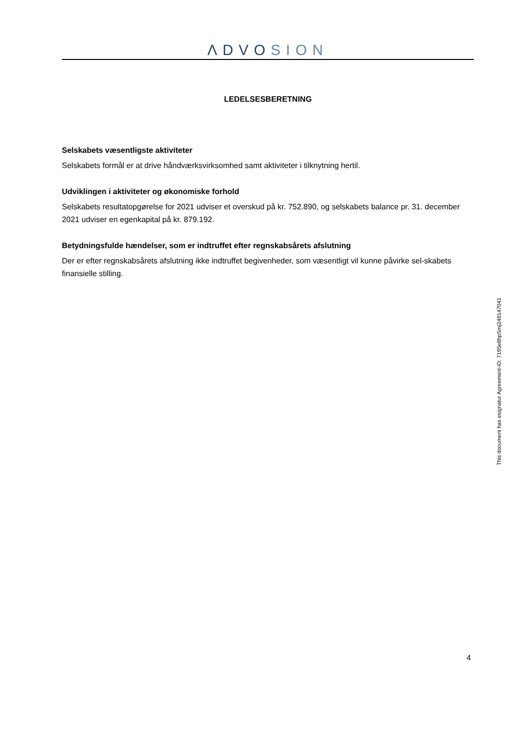ΛDVOSION
LEDELSESBERETNING
Selskabets væsentligste aktiviteter
Selskabets formål er at drive håndværksvirksomhed samt aktiviteter i tilknytning hertil.
Udviklingen i aktiviteter og økonomiske forhold
Selskabets resultatopgørelse for 2021 udviser et overskud på kr. 752.890, og selskabets balance pr. 31. december 2021 udviser en egenkapital på kr. 879.192.
Betydningsfulde hændelser, som er indtruffet efter regnskabsårets afslutning
Der er efter regnskabsårets afslutning ikke indtruffet begivenheder, som væsentligt vil kunne påvirke sel-skabets finansielle stilling.
This document has esignatur Agreement-ID: 7195e8hpSmj248147041
4